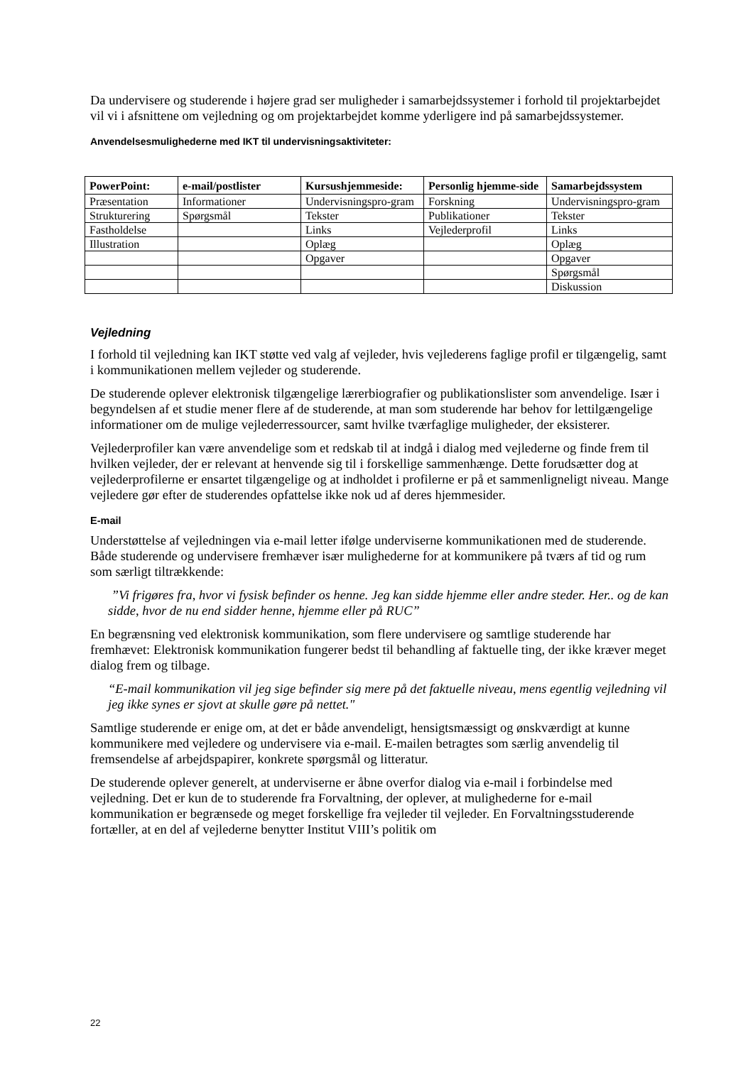Da undervisere og studerende i højere grad ser muligheder i samarbejdssystemer i forhold til projektarbejdet vil vi i afsnittene om vejledning og om projektarbejdet komme yderligere ind på samarbejdssystemer.
Anvendelsesmulighederne med IKT til undervisningsaktiviteter:
| PowerPoint: | e-mail/postlister | Kursushjemmeside: | Personlig hjemme-side | Samarbejdssystem |
| --- | --- | --- | --- | --- |
| Præsentation | Informationer | Undervisningspro-gram | Forskning | Undervisningspro-gram |
| Strukturering | Spørgsmål | Tekster | Publikationer | Tekster |
| Fastholdelse | | Links | Vejlederprofil | Links |
| Illustration | | Oplæg | | Oplæg |
| | | Opgaver | | Opgaver |
| | | | | Spørgsmål |
| | | | | Diskussion |
Vejledning
I forhold til vejledning kan IKT støtte ved valg af vejleder, hvis vejlederens faglige profil er tilgængelig, samt i kommunikationen mellem vejleder og studerende.
De studerende oplever elektronisk tilgængelige lærerbiografier og publikationslister som anvendelige. Især i begyndelsen af et studie mener flere af de studerende, at man som studerende har behov for lettilgængelige informationer om de mulige vejlederressourcer, samt hvilke tværfaglige muligheder, der eksisterer.
Vejlederprofiler kan være anvendelige som et redskab til at indgå i dialog med vejlederne og finde frem til hvilken vejleder, der er relevant at henvende sig til i forskellige sammenhænge. Dette forudsætter dog at vejlederprofilerne er ensartet tilgængelige og at indholdet i profilerne er på et sammenligneligt niveau. Mange vejledere gør efter de studerendes opfattelse ikke nok ud af deres hjemmesider.
E-mail
Understøttelse af vejledningen via e-mail letter ifølge underviserne kommunikationen med de studerende. Både studerende og undervisere fremhæver især mulighederne for at kommunikere på tværs af tid og rum som særligt tiltrækkende:
”Vi frigøres fra, hvor vi fysisk befinder os henne. Jeg kan sidde hjemme eller andre steder. Her.. og de kan sidde, hvor de nu end sidder henne, hjemme eller på RUC”
En begrænsning ved elektronisk kommunikation, som flere undervisere og samtlige studerende har fremhævet: Elektronisk kommunikation fungerer bedst til behandling af faktuelle ting, der ikke kræver meget dialog frem og tilbage.
“E-mail kommunikation vil jeg sige befinder sig mere på det faktuelle niveau, mens egentlig vejledning vil jeg ikke synes er sjovt at skulle gøre på nettet."
Samtlige studerende er enige om, at det er både anvendeligt, hensigtsmæssigt og ønskværdigt at kunne kommunikere med vejledere og undervisere via e-mail. E-mailen betragtes som særlig anvendelig til fremsendelse af arbejdspapirer, konkrete spørgsmål og litteratur.
De studerende oplever generelt, at underviserne er åbne overfor dialog via e-mail i forbindelse med vejledning. Det er kun de to studerende fra Forvaltning, der oplever, at mulighederne for e-mail kommunikation er begrænsede og meget forskellige fra vejleder til vejleder. En Forvaltningsstuderende fortæller, at en del af vejlederne benytter Institut VIII’s politik om
22